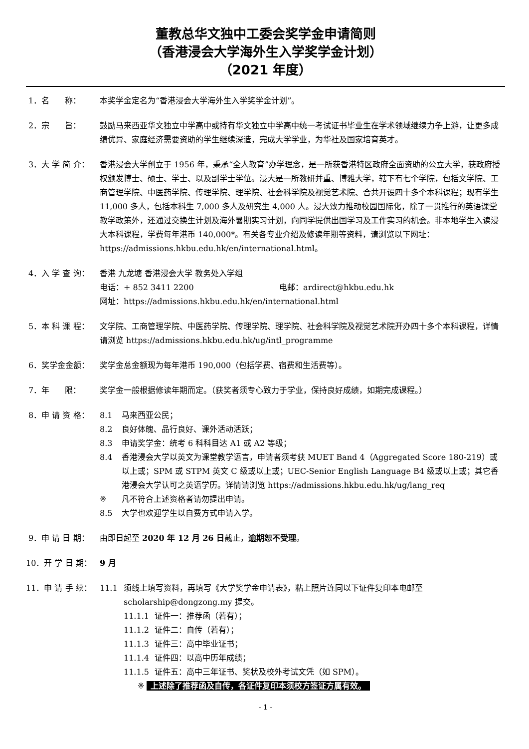董教总华文独中工委会奖学金申请简则
（香港浸会大学海外生入学奖学金计划）
（2021 年度）
1．名 称：
本奖学金定名为“香港浸会大学海外生入学奖学金计划”。
2．宗 旨：
鼓励马来西亚华文独立中学高中或持有华文独立中学高中统一考试证书毕业生在学术领域继续力争上游，让更多成绩优异、家庭经济需要资助的学生继续深造，完成大学学业，为华社及国家培育英才。
3．大 学 简 介：
香港浸会大学创立于 1956 年，秉承“全人教育”办学理念，是一所获香港特区政府全面资助的公立大学，获政府授权颁发博士、硕士、学士、以及副学士学位。浸大是一所教研并重、博雅大学，辖下有七个学院，包括文学院、工商管理学院、中医药学院、传理学院、理学院、社会科学院及视觉艺术院、合共开设四十多个本科课程；现有学生 11,000 多人，包括本科生 7,000 多人及研究生 4,000 人。浸大致力推动校园国际化，除了一贯推行的英语课堂教学政策外，还通过交换生计划及海外暑期实习计划，向同学提供出国学习及工作实习的机会。非本地学生入读浸大本科课程，学费每年港币 140,000*。有关各专业介绍及修读年期等资料，请浏览以下网址：
https://admissions.hkbu.edu.hk/en/international.html。
4．入 学 查 询：
香港 九龙塘 香港浸会大学 教务处入学组
电话：+ 852 3411 2200 电邮：ardirect@hkbu.edu.hk
网址：https://admissions.hkbu.edu.hk/en/international.html
5．本 科 课 程：
文学院、工商管理学院、中医药学院、传理学院、理学院、社会科学院及视觉艺术院开办四十多个本科课程，详情请浏览 https://admissions.hkbu.edu.hk/ug/intl_programme
6．奖学金金额：
奖学金总金额现为每年港币 190,000（包括学费、宿费和生活费等）。
7．年 限：
奖学金一般根据修读年期而定。（获奖者须专心致力于学业，保持良好成绩，如期完成课程。）
8．申 请 资 格：
8.1 马来西亚公民；
8.2 良好体魄、品行良好、课外活动活跃；
8.3 申请奖学金：统考 6 科科目达 A1 或 A2 等级；
8.4 香港浸会大学以英文为课堂教学语言，申请者须考获 MUET Band 4（Aggregated Score 180-219）或以上或；SPM 或 STPM 英文 C 级或以上或；UEC-Senior English Language B4 级或以上或；其它香港浸会大学认可之英语学历。详情请浏览 https://admissions.hkbu.edu.hk/ug/lang_req
※ 凡不符合上述资格者请勿提出申请。
8.5 大学也欢迎学生以自费方式申请入学。
9．申 请 日 期：
由即日起至 2020 年 12 月 26 日截止，逾期恕不受理。
10．开 学 日 期：
9 月
11．申 请 手 续：
11.1 须线上填写资料，再填写《大学奖学金申请表》，粘上照片连同以下证件复印本电邮至 scholarship@dongzong.my 提交。
11.1.1 证件一：推荐函（若有）；
11.1.2 证件二：自传（若有）；
11.1.3 证件三：高中毕业证书；
11.1.4 证件四：以高中历年成绩；
11.1.5 证件五：高中三年证书、奖状及校外考试文凭（如 SPM）。
※ 上述除了推荐函及自传，各证件复印本须校方签证方属有效。
- 1 -